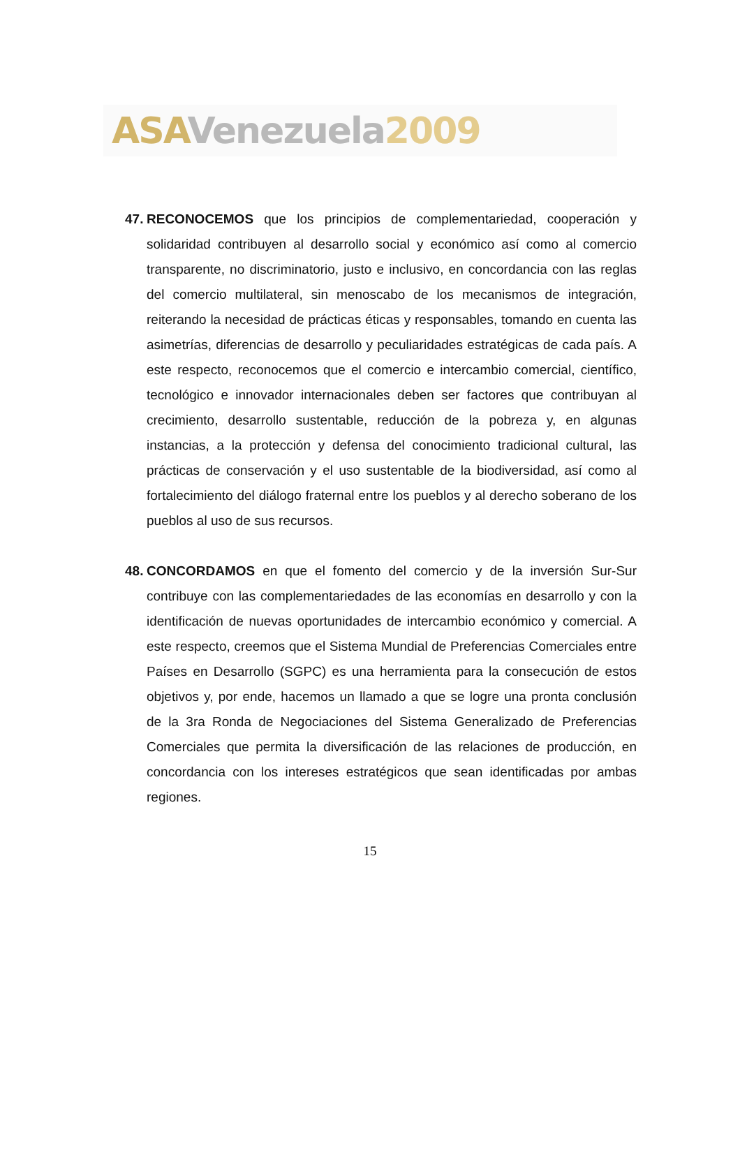ASA Venezuela 2009
47. RECONOCEMOS que los principios de complementariedad, cooperación y solidaridad contribuyen al desarrollo social y económico así como al comercio transparente, no discriminatorio, justo e inclusivo, en concordancia con las reglas del comercio multilateral, sin menoscabo de los mecanismos de integración, reiterando la necesidad de prácticas éticas y responsables, tomando en cuenta las asimetrías, diferencias de desarrollo y peculiaridades estratégicas de cada país. A este respecto, reconocemos que el comercio e intercambio comercial, científico, tecnológico e innovador internacionales deben ser factores que contribuyan al crecimiento, desarrollo sustentable, reducción de la pobreza y, en algunas instancias, a la protección y defensa del conocimiento tradicional cultural, las prácticas de conservación y el uso sustentable de la biodiversidad, así como al fortalecimiento del diálogo fraternal entre los pueblos y al derecho soberano de los pueblos al uso de sus recursos.
48. CONCORDAMOS en que el fomento del comercio y de la inversión Sur-Sur contribuye con las complementariedades de las economías en desarrollo y con la identificación de nuevas oportunidades de intercambio económico y comercial. A este respecto, creemos que el Sistema Mundial de Preferencias Comerciales entre Países en Desarrollo (SGPC) es una herramienta para la consecución de estos objetivos y, por ende, hacemos un llamado a que se logre una pronta conclusión de la 3ra Ronda de Negociaciones del Sistema Generalizado de Preferencias Comerciales que permita la diversificación de las relaciones de producción, en concordancia con los intereses estratégicos que sean identificadas por ambas regiones.
15